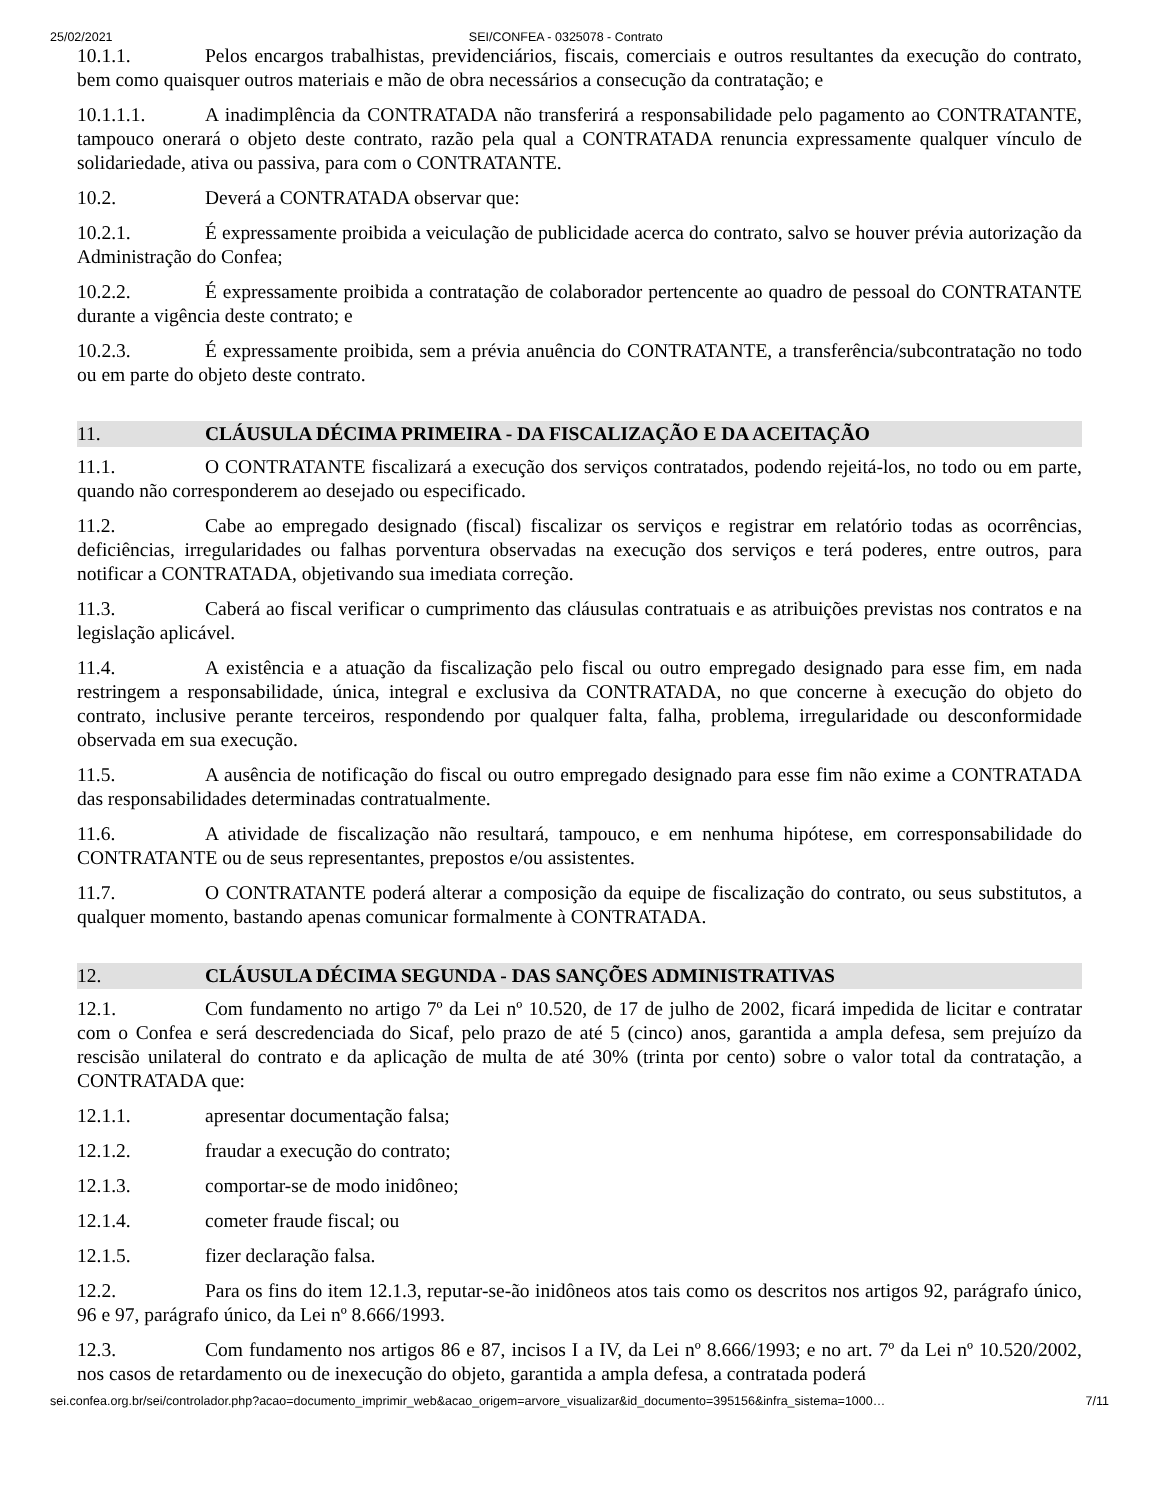25/02/2021 SEI/CONFEA - 0325078 - Contrato
10.1.1. Pelos encargos trabalhistas, previdenciários, fiscais, comerciais e outros resultantes da execução do contrato, bem como quaisquer outros materiais e mão de obra necessários a consecução da contratação; e
10.1.1.1. A inadimplência da CONTRATADA não transferirá a responsabilidade pelo pagamento ao CONTRATANTE, tampouco onerará o objeto deste contrato, razão pela qual a CONTRATADA renuncia expressamente qualquer vínculo de solidariedade, ativa ou passiva, para com o CONTRATANTE.
10.2. Deverá a CONTRATADA observar que:
10.2.1. É expressamente proibida a veiculação de publicidade acerca do contrato, salvo se houver prévia autorização da Administração do Confea;
10.2.2. É expressamente proibida a contratação de colaborador pertencente ao quadro de pessoal do CONTRATANTE durante a vigência deste contrato; e
10.2.3. É expressamente proibida, sem a prévia anuência do CONTRATANTE, a transferência/subcontratação no todo ou em parte do objeto deste contrato.
11. CLÁUSULA DÉCIMA PRIMEIRA - DA FISCALIZAÇÃO E DA ACEITAÇÃO
11.1. O CONTRATANTE fiscalizará a execução dos serviços contratados, podendo rejeitá-los, no todo ou em parte, quando não corresponderem ao desejado ou especificado.
11.2. Cabe ao empregado designado (fiscal) fiscalizar os serviços e registrar em relatório todas as ocorrências, deficiências, irregularidades ou falhas porventura observadas na execução dos serviços e terá poderes, entre outros, para notificar a CONTRATADA, objetivando sua imediata correção.
11.3. Caberá ao fiscal verificar o cumprimento das cláusulas contratuais e as atribuições previstas nos contratos e na legislação aplicável.
11.4. A existência e a atuação da fiscalização pelo fiscal ou outro empregado designado para esse fim, em nada restringem a responsabilidade, única, integral e exclusiva da CONTRATADA, no que concerne à execução do objeto do contrato, inclusive perante terceiros, respondendo por qualquer falta, falha, problema, irregularidade ou desconformidade observada em sua execução.
11.5. A ausência de notificação do fiscal ou outro empregado designado para esse fim não exime a CONTRATADA das responsabilidades determinadas contratualmente.
11.6. A atividade de fiscalização não resultará, tampouco, e em nenhuma hipótese, em corresponsabilidade do CONTRATANTE ou de seus representantes, prepostos e/ou assistentes.
11.7. O CONTRATANTE poderá alterar a composição da equipe de fiscalização do contrato, ou seus substitutos, a qualquer momento, bastando apenas comunicar formalmente à CONTRATADA.
12. CLÁUSULA DÉCIMA SEGUNDA - DAS SANÇÕES ADMINISTRATIVAS
12.1. Com fundamento no artigo 7º da Lei nº 10.520, de 17 de julho de 2002, ficará impedida de licitar e contratar com o Confea e será descredenciada do Sicaf, pelo prazo de até 5 (cinco) anos, garantida a ampla defesa, sem prejuízo da rescisão unilateral do contrato e da aplicação de multa de até 30% (trinta por cento) sobre o valor total da contratação, a CONTRATADA que:
12.1.1. apresentar documentação falsa;
12.1.2. fraudar a execução do contrato;
12.1.3. comportar-se de modo inidôneo;
12.1.4. cometer fraude fiscal; ou
12.1.5. fizer declaração falsa.
12.2. Para os fins do item 12.1.3, reputar-se-ão inidôneos atos tais como os descritos nos artigos 92, parágrafo único, 96 e 97, parágrafo único, da Lei nº 8.666/1993.
12.3. Com fundamento nos artigos 86 e 87, incisos I a IV, da Lei nº 8.666/1993; e no art. 7º da Lei nº 10.520/2002, nos casos de retardamento ou de inexecução do objeto, garantida a ampla defesa, a contratada poderá
sei.confea.org.br/sei/controlador.php?acao=documento_imprimir_web&acao_origem=arvore_visualizar&id_documento=395156&infra_sistema=1000… 7/11